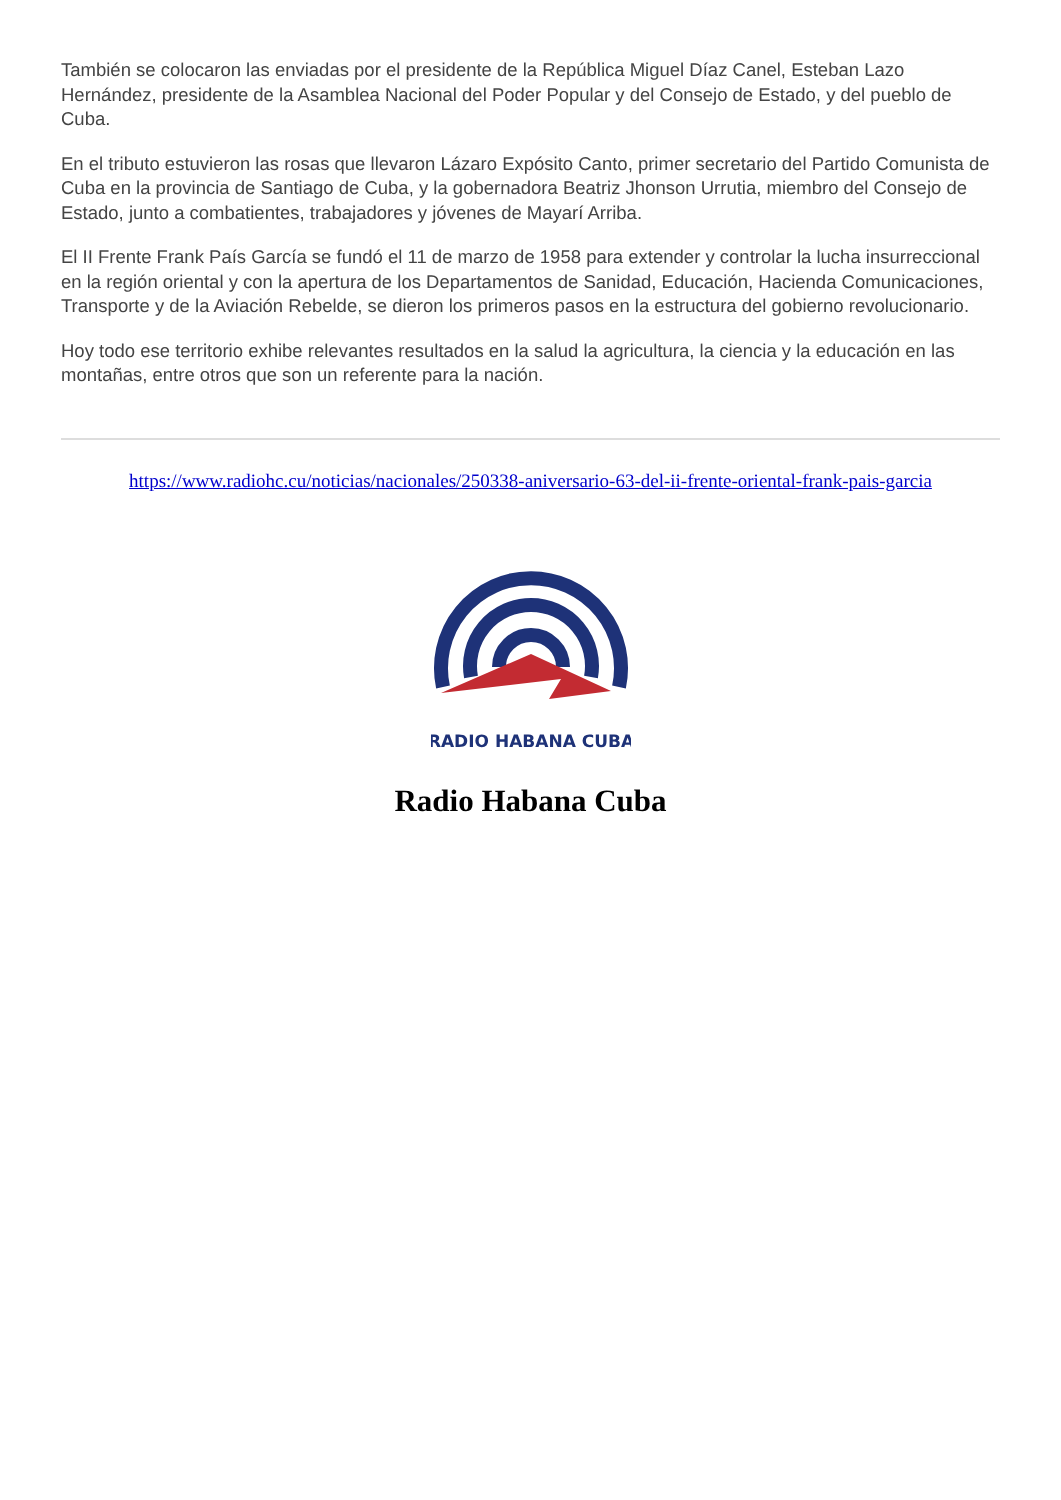También se colocaron las enviadas por el presidente de la República Miguel Díaz Canel, Esteban Lazo Hernández, presidente de la Asamblea Nacional del Poder Popular y del Consejo de Estado, y del pueblo de Cuba.
En el tributo estuvieron las rosas que llevaron Lázaro Expósito Canto, primer secretario del Partido Comunista de Cuba en la provincia de Santiago de Cuba, y la gobernadora Beatriz Jhonson Urrutia, miembro del Consejo de Estado, junto a combatientes, trabajadores y jóvenes de Mayarí Arriba.
El II Frente Frank País García se fundó el 11 de marzo de 1958 para extender y controlar la lucha insurreccional en la región oriental y con la apertura de los Departamentos de Sanidad, Educación, Hacienda Comunicaciones, Transporte y de la Aviación Rebelde, se dieron los primeros pasos en la estructura del gobierno revolucionario.
Hoy todo ese territorio exhibe relevantes resultados en la salud la agricultura, la ciencia y la educación en las montañas, entre otros que son un referente para la nación.
https://www.radiohc.cu/noticias/nacionales/250338-aniversario-63-del-ii-frente-oriental-frank-pais-garcia
RADIO HABANA CUBA
Radio Habana Cuba